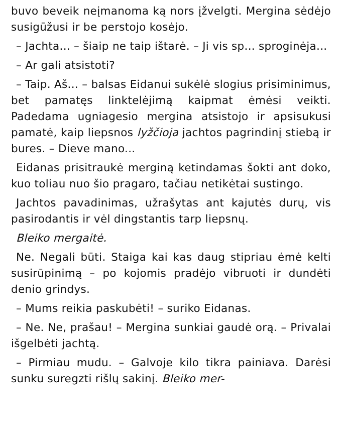buvo beveik neįmanoma ką nors įžvelgti. Mergina sėdėjo susigūžusi ir be perstojo kosėjo.
– Jachta... – šiaip ne taip ištarė. – Ji vis sp... sproginėja...
– Ar gali atsistoti?
– Taip. Aš... – balsas Eidanui sukėlė slogius prisiminimus, bet pamatęs linktelėjimą kaipmat ėmėsi veikti. Padedama ugniagesio mergina atsistojo ir apsisukusi pamatė, kaip liepsnos lyžčioja jachtos pagrindinį stiebą ir bures. – Dieve mano...
Eidanas prisitraukė merginą ketindamas šokti ant doko, kuo toliau nuo šio pragaro, tačiau netikėtai sustingo.
Jachtos pavadinimas, užrašytas ant kajutės durų, vis pasirodantis ir vėl dingstantis tarp liepsnų.
Bleiko mergaitė.
Ne. Negali būti. Staiga kai kas daug stipriau ėmė kelti susirūpinimą – po kojomis pradėjo vibruoti ir dundėti denio grindys.
– Mums reikia paskubėti! – suriko Eidanas.
– Ne. Ne, prašau! – Mergina sunkiai gaudė orą. – Privalai išgelbėti jachtą.
– Pirmiau mudu. – Galvoje kilo tikra painiava. Darėsi sunku suregzti rišlų sakinį. Bleiko mer-